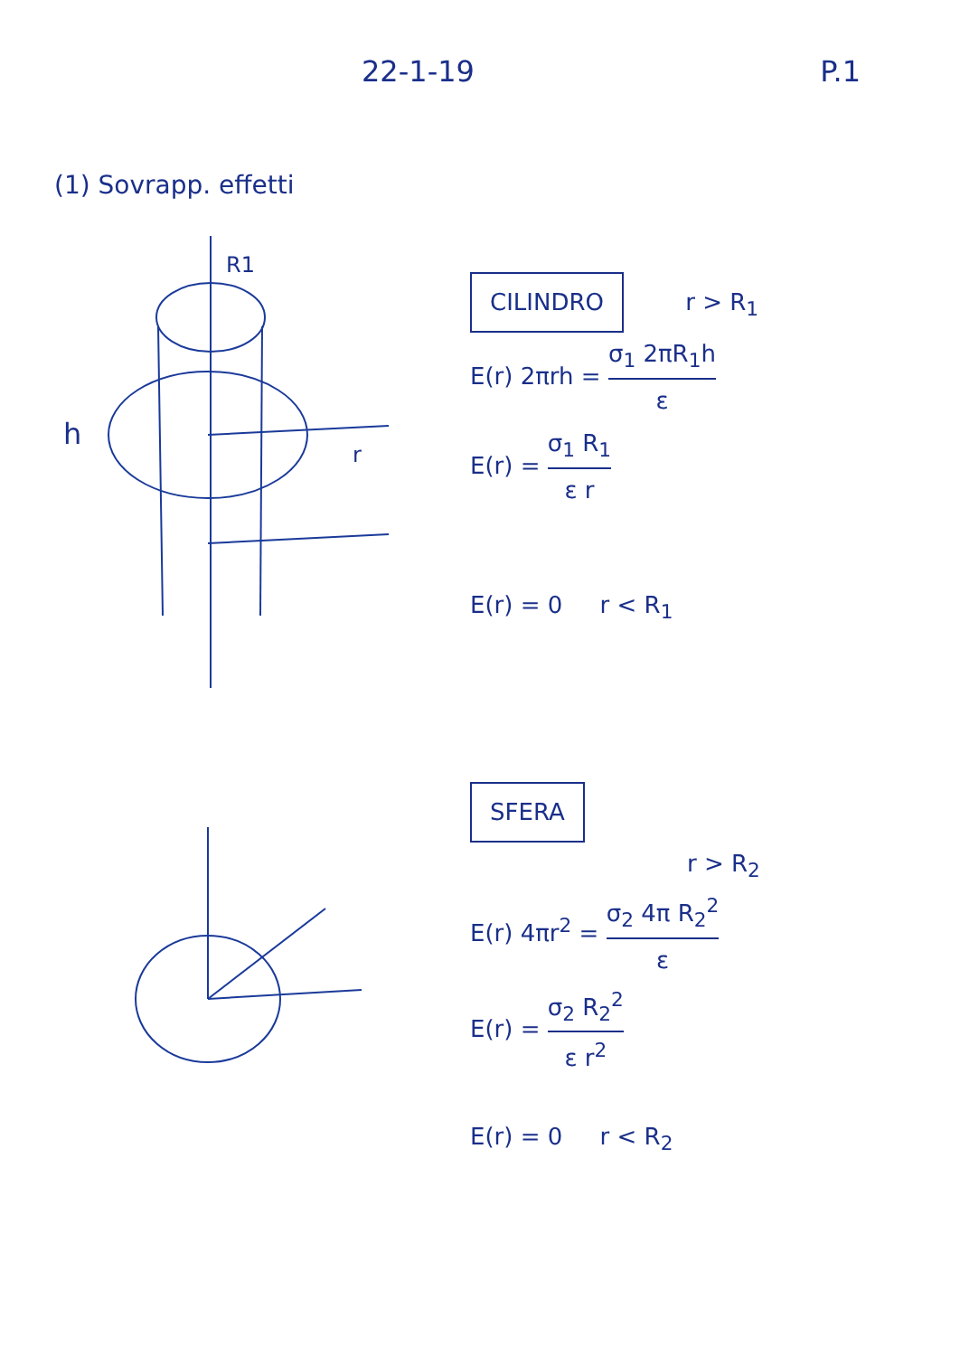22-1-19 P.1
(1) Sovrapp. effetti
h
R1
r
CILINDRO r > R<sub>1</sub>
E(r) 2πrh = σ<sub>1</sub> 2πR<sub>1</sub>h ε
E(r) = σ<sub>1</sub> R<sub>1</sub> ε r
E(r) = 0 r < R<sub>1</sub>
SFERA
r > R<sub>2</sub>
E(r) 4πr<sup>2</sup> = σ<sub>2</sub> 4π R<sub>2</sub><sup>2</sup> ε
E(r) = σ<sub>2</sub> R<sub>2</sub><sup>2</sup> ε r<sup>2</sup>
E(r) = 0 r < R<sub>2</sub>